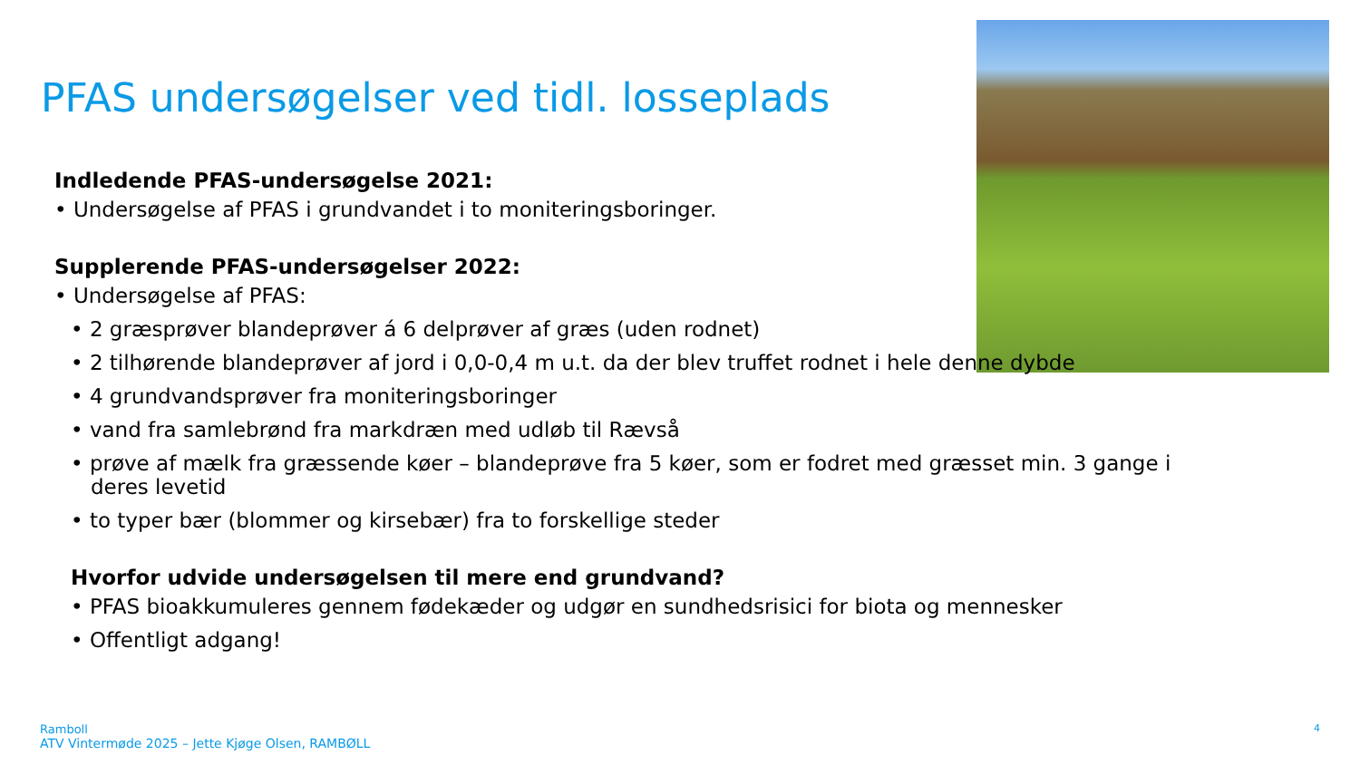PFAS undersøgelser ved tidl. losseplads
Indledende PFAS-undersøgelse 2021:
• Undersøgelse af PFAS i grundvandet i to moniteringsboringer.
Supplerende PFAS-undersøgelser 2022:
• Undersøgelse af PFAS:
• 2 græsprøver blandeprøver á 6 delprøver af græs (uden rodnet)
• 2 tilhørende blandeprøver af jord i 0,0-0,4 m u.t. da der blev truffet rodnet i hele denne dybde
• 4 grundvandsprøver fra moniteringsboringer
• vand fra samlebrønd fra markdræn med udløb til Rævså
• prøve af mælk fra græssende køer – blandeprøve fra 5 køer, som er fodret med græsset min. 3 gange i
deres levetid
• to typer bær (blommer og kirsebær) fra to forskellige steder
Hvorfor udvide undersøgelsen til mere end grundvand?
• PFAS bioakkumuleres gennem fødekæder og udgør en sundhedsrisici for biota og mennesker
• Offentligt adgang!
Ramboll
ATV Vintermøde 2025 – Jette Kjøge Olsen, RAMBØLL
4